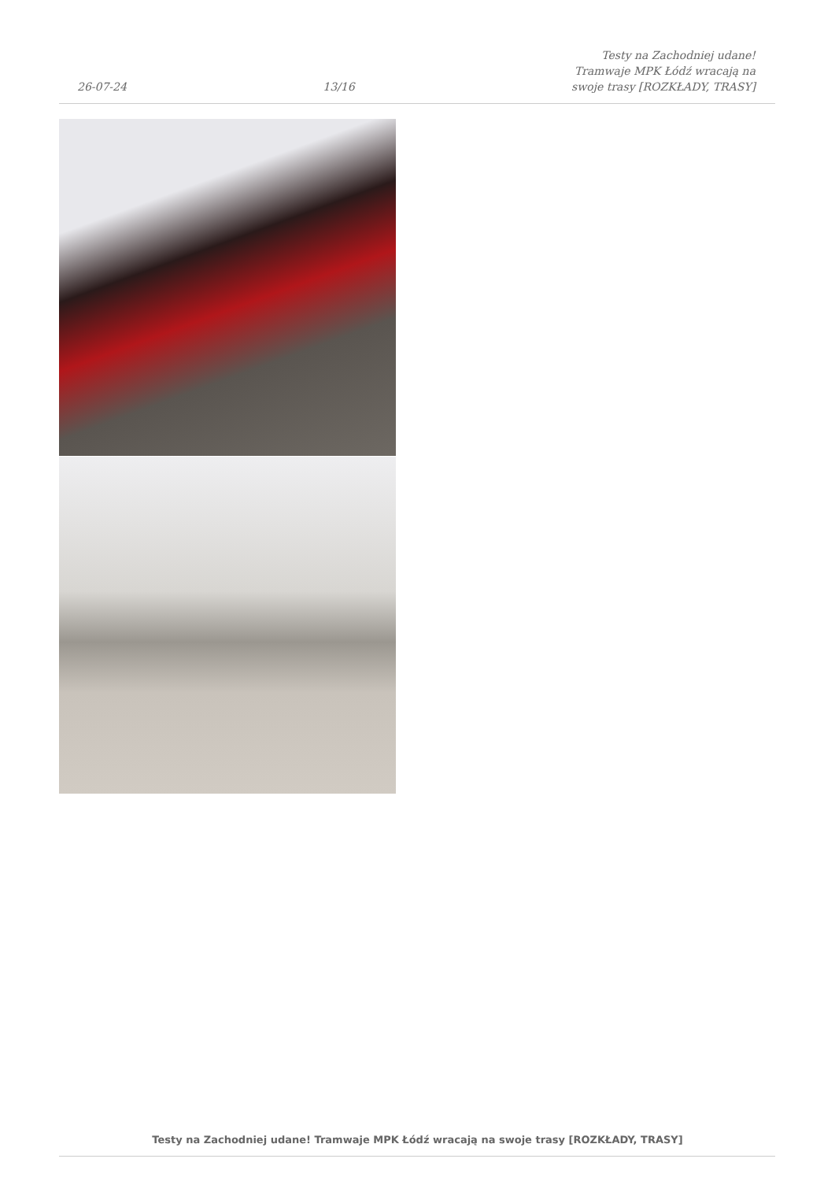26-07-24
13/16
Testy na Zachodniej udane! Tramwaje MPK Łódź wracają na swoje trasy [ROZKŁADY, TRASY]
Testy na Zachodniej udane! Tramwaje MPK Łódź wracają na swoje trasy [ROZKŁADY, TRASY]